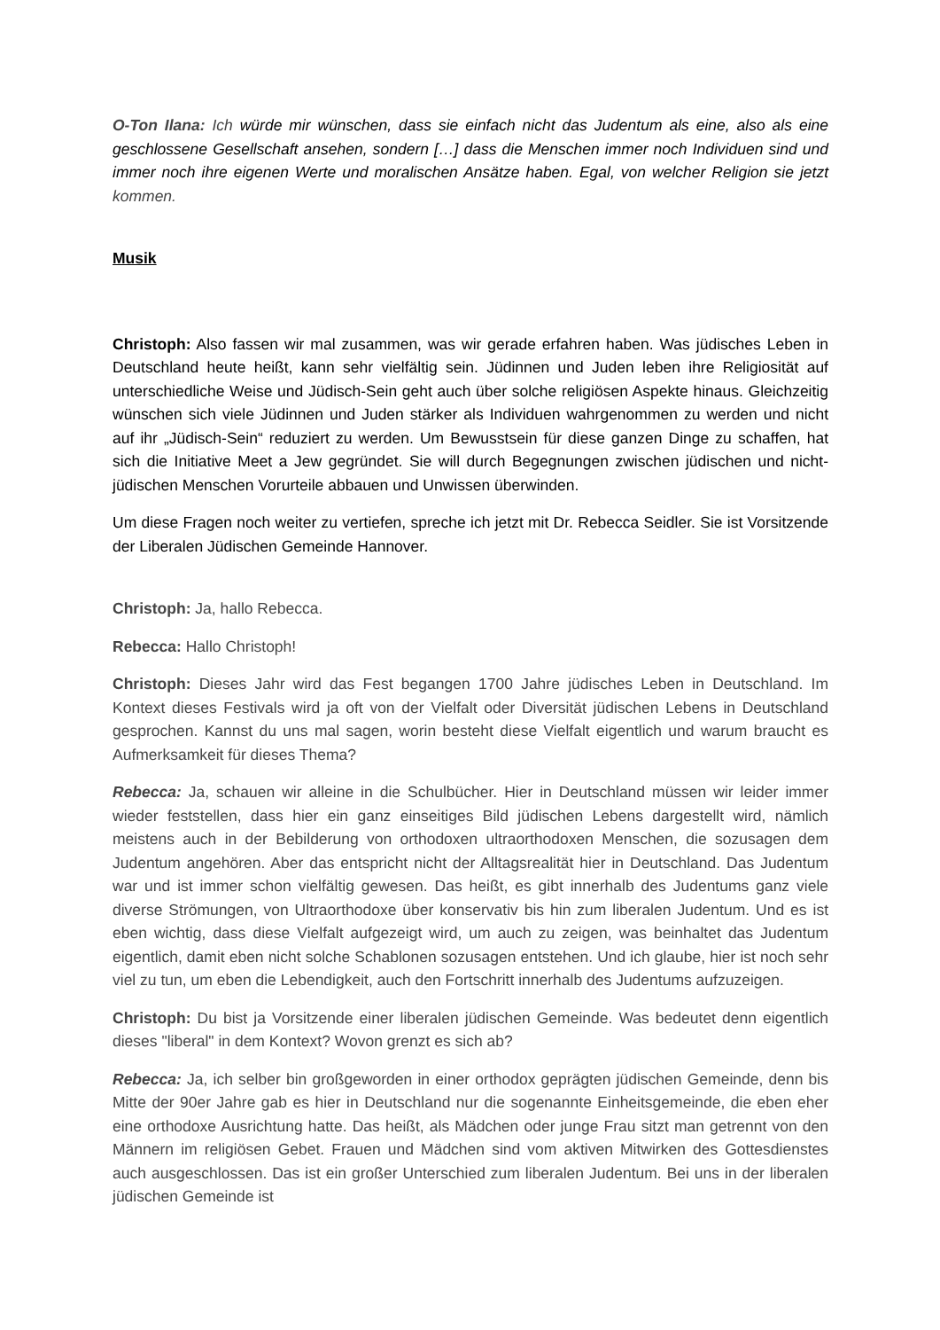O-Ton Ilana: Ich würde mir wünschen, dass sie einfach nicht das Judentum als eine, also als eine geschlossene Gesellschaft ansehen, sondern […] dass die Menschen immer noch Individuen sind und immer noch ihre eigenen Werte und moralischen Ansätze haben. Egal, von welcher Religion sie jetzt kommen.
Musik
Christoph: Also fassen wir mal zusammen, was wir gerade erfahren haben. Was jüdisches Leben in Deutschland heute heißt, kann sehr vielfältig sein. Jüdinnen und Juden leben ihre Religiosität auf unterschiedliche Weise und Jüdisch-Sein geht auch über solche religiösen Aspekte hinaus. Gleichzeitig wünschen sich viele Jüdinnen und Juden stärker als Individuen wahrgenommen zu werden und nicht auf ihr „Jüdisch-Sein“ reduziert zu werden. Um Bewusstsein für diese ganzen Dinge zu schaffen, hat sich die Initiative Meet a Jew gegründet. Sie will durch Begegnungen zwischen jüdischen und nicht-jüdischen Menschen Vorurteile abbauen und Unwissen überwinden.
Um diese Fragen noch weiter zu vertiefen, spreche ich jetzt mit Dr. Rebecca Seidler. Sie ist Vorsitzende der Liberalen Jüdischen Gemeinde Hannover.
Christoph: Ja, hallo Rebecca.
Rebecca: Hallo Christoph!
Christoph: Dieses Jahr wird das Fest begangen 1700 Jahre jüdisches Leben in Deutschland. Im Kontext dieses Festivals wird ja oft von der Vielfalt oder Diversität jüdischen Lebens in Deutschland gesprochen. Kannst du uns mal sagen, worin besteht diese Vielfalt eigentlich und warum braucht es Aufmerksamkeit für dieses Thema?
Rebecca: Ja, schauen wir alleine in die Schulbücher. Hier in Deutschland müssen wir leider immer wieder feststellen, dass hier ein ganz einseitiges Bild jüdischen Lebens dargestellt wird, nämlich meistens auch in der Bebilderung von orthodoxen ultraorthodoxen Menschen, die sozusagen dem Judentum angehören. Aber das entspricht nicht der Alltagsrealität hier in Deutschland. Das Judentum war und ist immer schon vielfältig gewesen. Das heißt, es gibt innerhalb des Judentums ganz viele diverse Strömungen, von Ultraorthodoxe über konservativ bis hin zum liberalen Judentum. Und es ist eben wichtig, dass diese Vielfalt aufgezeigt wird, um auch zu zeigen, was beinhaltet das Judentum eigentlich, damit eben nicht solche Schablonen sozusagen entstehen. Und ich glaube, hier ist noch sehr viel zu tun, um eben die Lebendigkeit, auch den Fortschritt innerhalb des Judentums aufzuzeigen.
Christoph: Du bist ja Vorsitzende einer liberalen jüdischen Gemeinde. Was bedeutet denn eigentlich dieses "liberal" in dem Kontext? Wovon grenzt es sich ab?
Rebecca: Ja, ich selber bin großgeworden in einer orthodox geprägten jüdischen Gemeinde, denn bis Mitte der 90er Jahre gab es hier in Deutschland nur die sogenannte Einheitsgemeinde, die eben eher eine orthodoxe Ausrichtung hatte. Das heißt, als Mädchen oder junge Frau sitzt man getrennt von den Männern im religiösen Gebet. Frauen und Mädchen sind vom aktiven Mitwirken des Gottesdienstes auch ausgeschlossen. Das ist ein großer Unterschied zum liberalen Judentum. Bei uns in der liberalen jüdischen Gemeinde ist